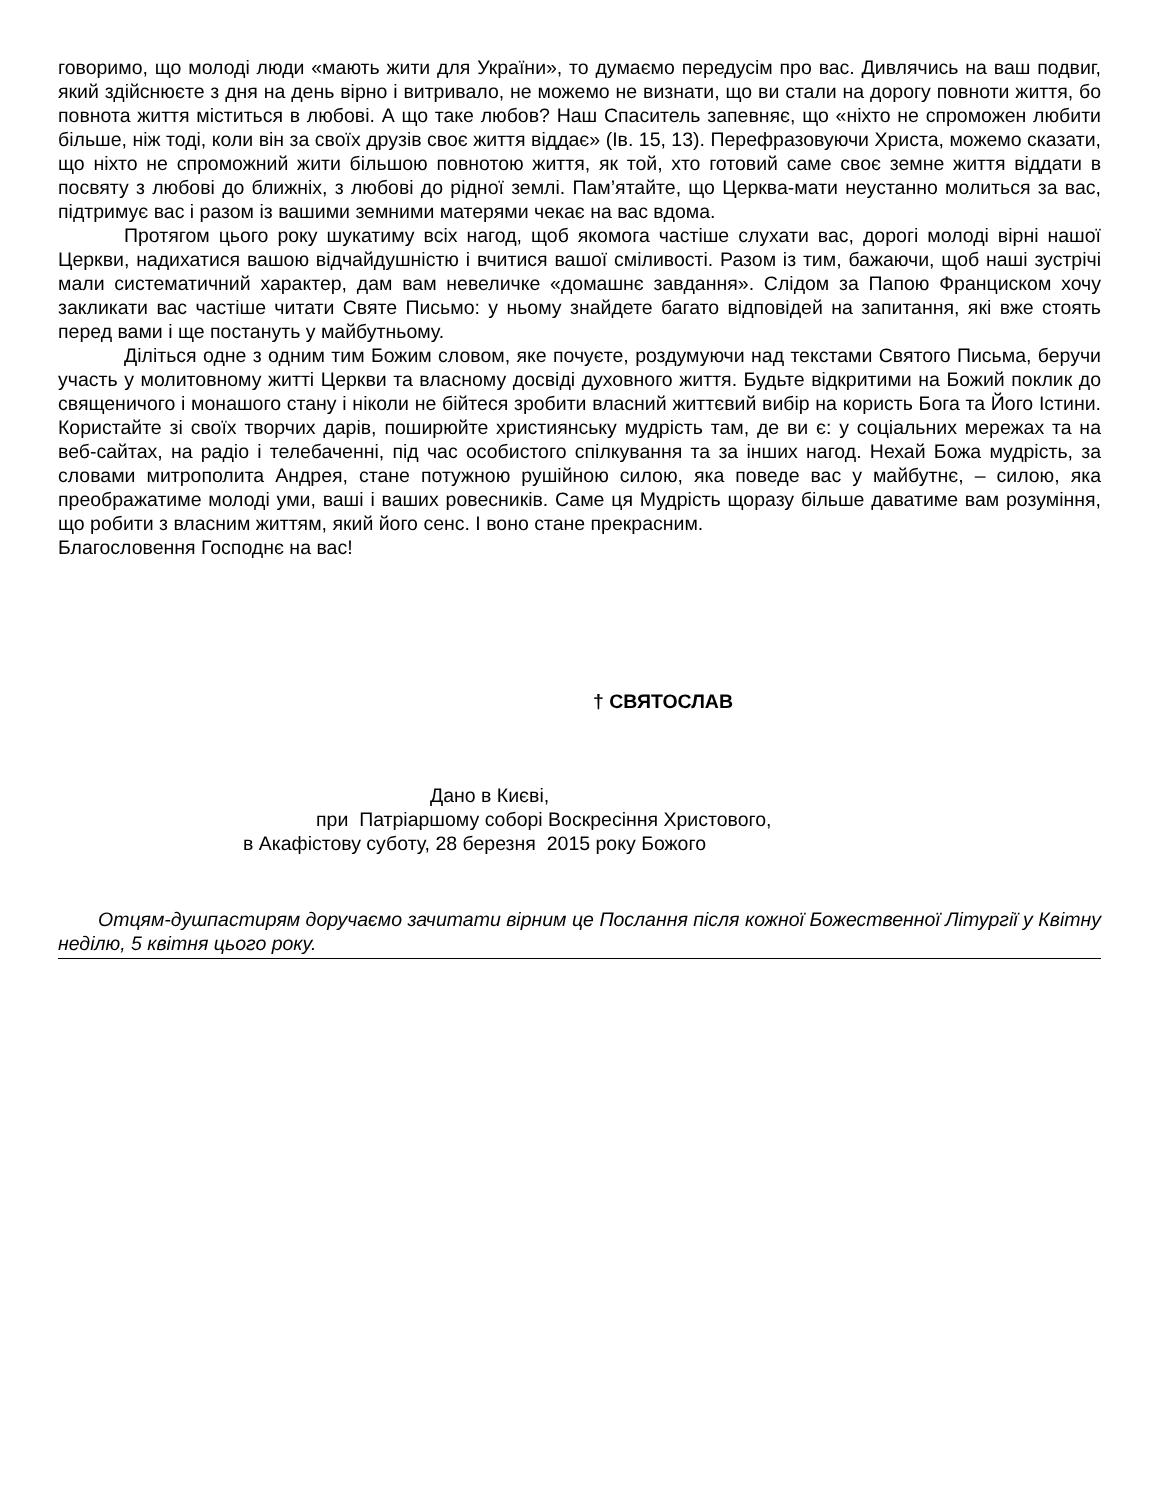говоримо, що молоді люди «мають жити для України», то думаємо передусім про вас. Дивлячись на ваш подвиг, який здійснюєте з дня на день вірно і витривало, не можемо не визнати, що ви стали на дорогу повноти життя, бо повнота життя міститься в любові. А що таке любов? Наш Спаситель запевняє, що «ніхто не спроможен любити більше, ніж тоді, коли він за своїх друзів своє життя віддає» (Ів. 15, 13). Перефразовуючи Христа, можемо сказати, що ніхто не спроможний жити більшою повнотою життя, як той, хто готовий саме своє земне життя віддати в посвяту з любові до ближніх, з любові до рідної землі. Пам’ятайте, що Церква-мати неустанно молиться за вас, підтримує вас і разом із вашими земними матерями чекає на вас вдома.
Протягом цього року шукатиму всіх нагод, щоб якомога частіше слухати вас, дорогі молоді вірні нашої Церкви, надихатися вашою відчайдушністю і вчитися вашої сміливості. Разом із тим, бажаючи, щоб наші зустрічі мали систематичний характер, дам вам невеличке «домашнє завдання». Слідом за Папою Франциском хочу закликати вас частіше читати Святе Письмо: у ньому знайдете багато відповідей на запитання, які вже стоять перед вами і ще постануть у майбутньому.
Діліться одне з одним тим Божим словом, яке почуєте, роздумуючи над текстами Святого Письма, беручи участь у молитовному житті Церкви та власному досвіді духовного життя. Будьте відкритими на Божий поклик до священичого і монашого стану і ніколи не бійтеся зробити власний життєвий вибір на користь Бога та Його Істини. Користайте зі своїх творчих дарів, поширюйте християнську мудрість там, де ви є: у соціальних мережах та на веб-сайтах, на радіо і телебаченні, під час особистого спілкування та за інших нагод. Нехай Божа мудрість, за словами митрополита Андрея, стане потужною рушійною силою, яка поведе вас у майбутнє, – силою, яка преображатиме молоді уми, ваші і ваших ровесників. Саме ця Мудрість щоразу більше даватиме вам розуміння, що робити з власним життям, який його сенс. І воно стане прекрасним.
Благословення Господнє на вас!
† СВЯТОСЛАВ
Дано в Києві,
при Патріаршому соборі Воскресіння Христового,
в Акафістову суботу, 28 березня 2015 року Божого
Отцям-душпастирям доручаємо зачитати вірним це Послання після кожної Божественної Літургії у Квітну неділю, 5 квітня цього року.